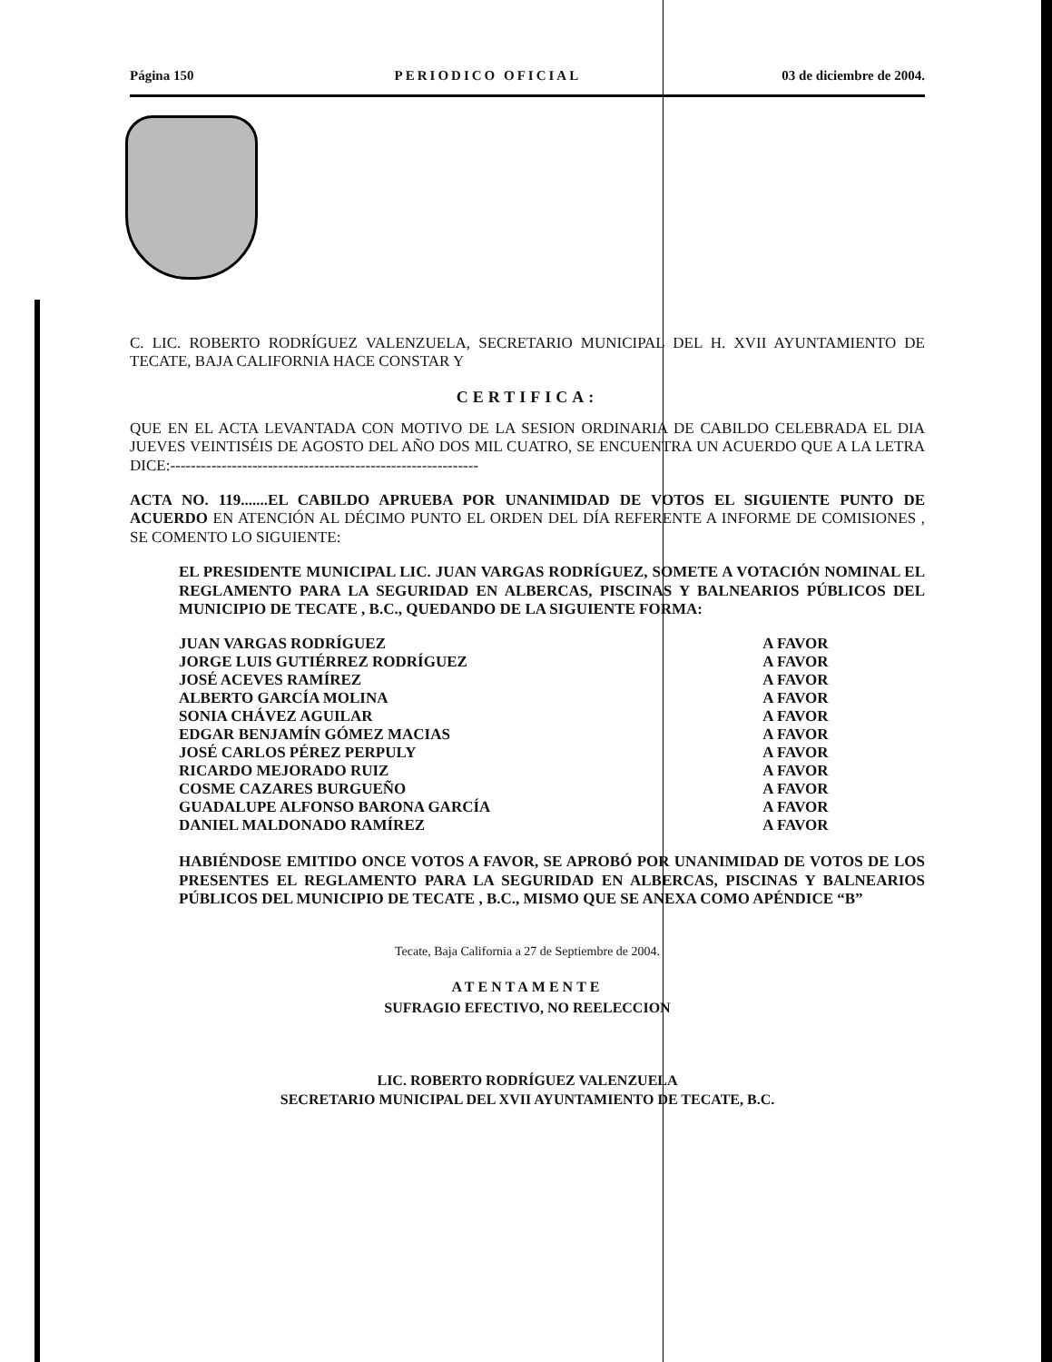Página 150 PERIODICO OFICIAL 03 de diciembre de 2004.
C. LIC. ROBERTO RODRÍGUEZ VALENZUELA, SECRETARIO MUNICIPAL DEL H. XVII AYUNTAMIENTO DE TECATE, BAJA CALIFORNIA HACE CONSTAR Y
CERTIFICA:
QUE EN EL ACTA LEVANTADA CON MOTIVO DE LA SESION ORDINARIA DE CABILDO CELEBRADA EL DIA JUEVES VEINTISÉIS DE AGOSTO DEL AÑO DOS MIL CUATRO, SE ENCUENTRA UN ACUERDO QUE A LA LETRA DICE:------------------------------------------------------------
ACTA NO. 119.......EL CABILDO APRUEBA POR UNANIMIDAD DE VOTOS EL SIGUIENTE PUNTO DE ACUERDO EN ATENCIÓN AL DÉCIMO PUNTO EL ORDEN DEL DÍA REFERENTE A INFORME DE COMISIONES , SE COMENTO LO SIGUIENTE:
EL PRESIDENTE MUNICIPAL LIC. JUAN VARGAS RODRÍGUEZ, SOMETE A VOTACIÓN NOMINAL EL REGLAMENTO PARA LA SEGURIDAD EN ALBERCAS, PISCINAS Y BALNEARIOS PÚBLICOS DEL MUNICIPIO DE TECATE , B.C., QUEDANDO DE LA SIGUIENTE FORMA:
| JUAN VARGAS RODRÍGUEZ | A FAVOR |
| JORGE LUIS GUTIÉRREZ RODRÍGUEZ | A FAVOR |
| JOSÉ ACEVES RAMÍREZ | A FAVOR |
| ALBERTO GARCÍA MOLINA | A FAVOR |
| SONIA CHÁVEZ AGUILAR | A FAVOR |
| EDGAR BENJAMÍN GÓMEZ MACIAS | A FAVOR |
| JOSÉ CARLOS PÉREZ PERPULY | A FAVOR |
| RICARDO MEJORADO RUIZ | A FAVOR |
| COSME CAZARES BURGUEÑO | A FAVOR |
| GUADALUPE ALFONSO BARONA GARCÍA | A FAVOR |
| DANIEL MALDONADO RAMÍREZ | A FAVOR |
HABIÉNDOSE EMITIDO ONCE VOTOS A FAVOR, SE APROBÓ POR UNANIMIDAD DE VOTOS DE LOS PRESENTES EL REGLAMENTO PARA LA SEGURIDAD EN ALBERCAS, PISCINAS Y BALNEARIOS PÚBLICOS DEL MUNICIPIO DE TECATE , B.C., MISMO QUE SE ANEXA COMO APÉNDICE “B”
Tecate, Baja California a 27 de Septiembre de 2004.
ATENTAMENTE
SUFRAGIO EFECTIVO, NO REELECCION
LIC. ROBERTO RODRÍGUEZ VALENZUELA
SECRETARIO MUNICIPAL DEL XVII AYUNTAMIENTO DE TECATE, B.C.